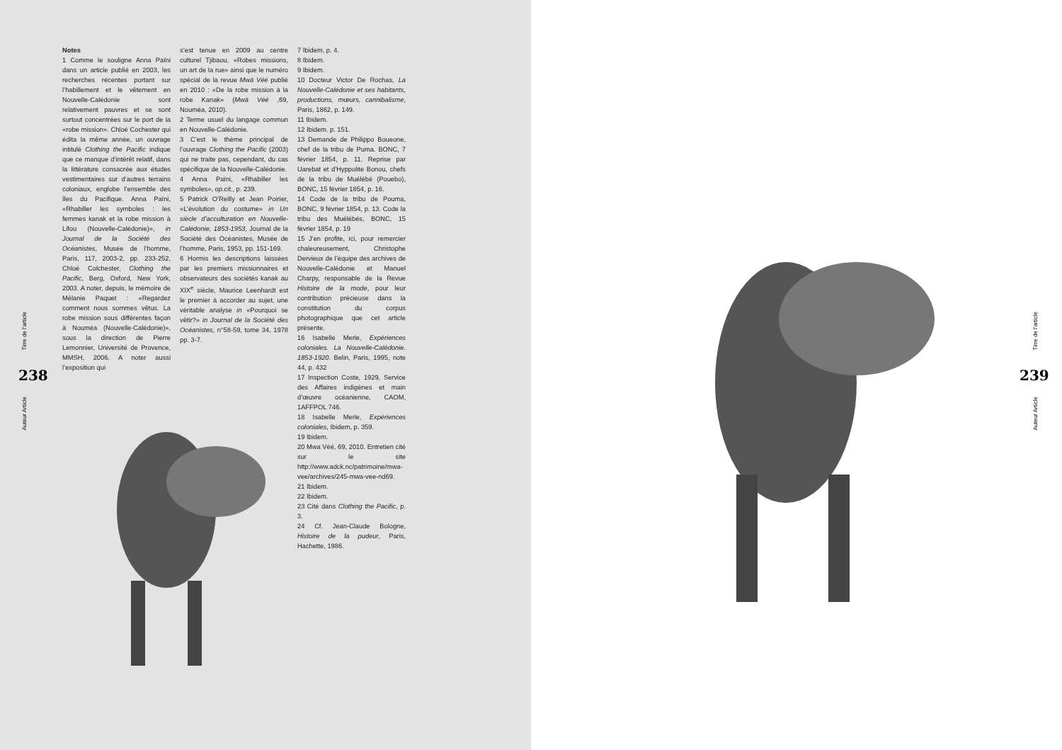Notes
1 Comme le souligne Anna Païni dans un article publié en 2003, les recherches récentes portant sur l’habillement et le vêtement en Nouvelle-Calédonie sont relativement pauvres et se sont surtout concentrées sur le port de la «robe mission». Chloé Cochester qui édita la même année, un ouvrage intitulé Clothing the Pacific indique que ce manque d’intérêt relatif, dans la littérature consacrée aux études vestimentaires sur d’autres terrains coloniaux, englobe l’ensemble des îles du Pacifique. Anna Païni, «Rhabiller les symboles : les femmes kanak et la robe mission à Lifou (Nouvelle-Calédonie)», in Journal de la Société des Océanistes, Musée de l’homme, Paris, 117, 2003-2, pp. 233-252, Chloé Colchester, Clothing the Pacific, Berg, Oxford, New York, 2003. A noter, depuis, le mémoire de Mélanie Paquet : «Regardez comment nous sommes vêtus. La robe mission sous différentes façon à Nouméa (Nouvelle-Calédonie)», sous la direction de Pierre Lemonnier, Université de Provence, MMSH, 2006. A noter aussi l’exposition qui
s’est tenue en 2009 au centre culturel Tjibaou, «Robes missions, un art de la rue» ainsi que le numéro spécial de la revue Mwà Véé publié en 2010 : «De la robe mission à la robe Kanak» (Mwà Véé ,69, Nouméa, 2010).
2 Terme usuel du langage commun en Nouvelle-Calédonie.
3 C’est le thème principal de l’ouvrage Clothing the Pacific (2003) qui ne traite pas, cependant, du cas spécifique de la Nouvelle-Calédonie.
4 Anna Païni, «Rhabiller les symboles», op.cit., p. 239.
5 Patrick O’Reilly et Jean Poirier, «L’évolution du costume» in Un siècle d’acculturation en Nouvelle-Calédonie, 1853-1953, Journal de la Société des Océanistes, Musée de l’homme, Paris, 1953, pp. 151-169.
6 Hormis les descriptions laissées par les premiers missionnaires et observateurs des sociétés kanak au XIX<sup>e</sup> siècle, Maurice Leenhardt est le premier à accorder au sujet, une véritable analyse in «Pourquoi se vêtir?» in Journal de la Société des Océanistes, n°58-59, tome 34, 1978 pp. 3-7.
7 Ibidem, p. 4.
8 Ibidem.
9 Ibidem.
10 Docteur Victor De Rochas, La Nouvelle-Calédonie et ses habitants, productions, mœurs, cannibalisme, Paris, 1862, p. 149.
11 Ibidem.
12 Ibidem. p. 151.
13 Demande de Philippo Boueone, chef de la tribu de Puma. BONC, 7 février 1854, p. 11. Reprise par Uarebat et d’Hyppolite Bonou, chefs de la tribu de Muélébé (Pouebo), BONC, 15 février 1854, p. 16.
14 Code de la tribu de Pouma, BONC, 9 février 1854, p. 13. Code la tribu des Muélébés, BONC, 15 février 1854, p. 19
15 J’en profite, ici, pour remercier chaleureusement, Christophe Dervieux de l’équipe des archives de Nouvelle-Calédonie et Manuel Charpy, responsable de la Revue Histoire de la mode, pour leur contribution précieuse dans la constitution du corpus photographique que cet article présente.
16 Isabelle Merle, Expériences coloniales. La Nouvelle-Calédonie. 1853-1920. Belin, Paris, 1995, note 44, p. 432
17 Inspection Coste, 1929, Service des Affaires indigènes et main d’œuvre océanienne, CAOM, 1AFFPOL 746.
18 Isabelle Merle, Expériences coloniales, Ibidem, p. 359.
19 Ibidem.
20 Mwa Véé, 69, 2010. Entretien cité sur le site http://www.adck.nc/patrimoine/mwa-vee/archives/245-mwa-vee-nd69.
21 Ibidem.
22 Ibidem.
23 Cité dans Clothing the Pacific, p. 3.
24 Cf. Jean-Claude Bologne, Histoire de la pudeur, Paris, Hachette, 1986.
Tirre de l’article
238
Auteur Article
Tirre de l’article
239
Auteur Article